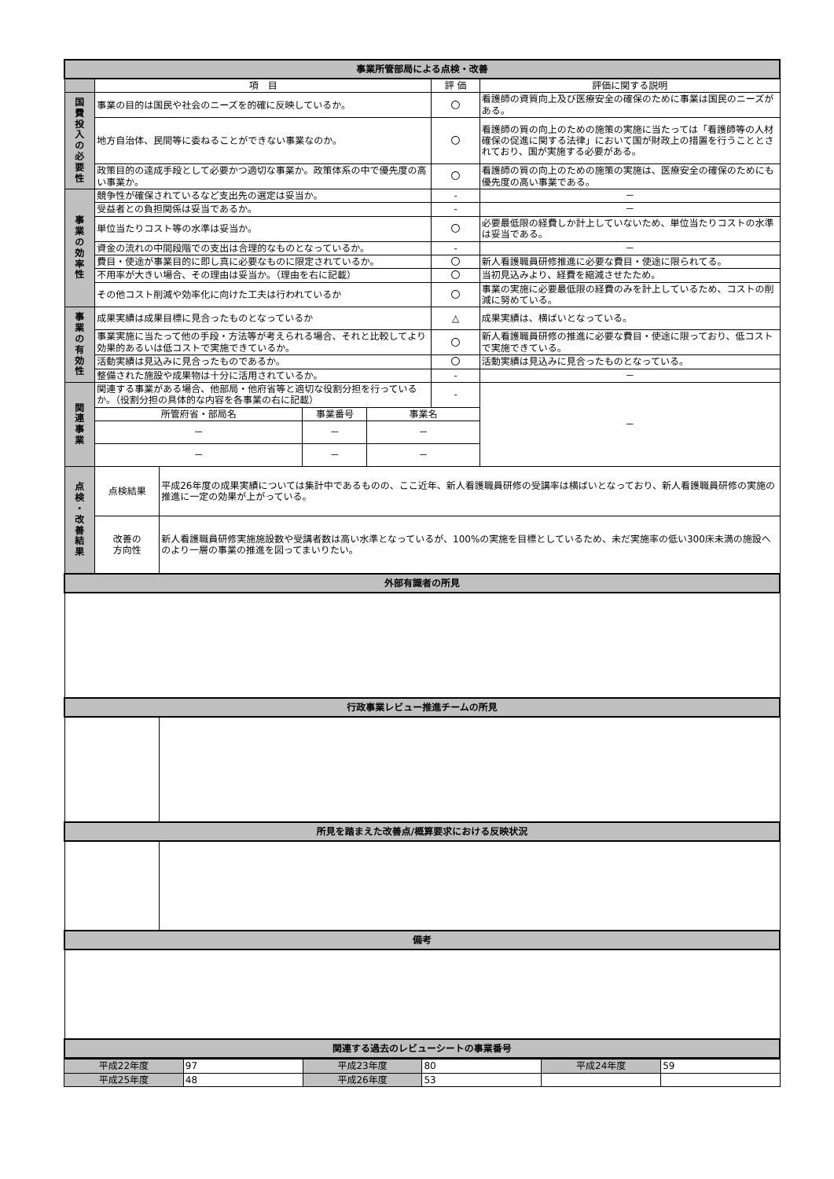| 事業所管部局による点検・改善 | | | | | | |
| | 項 目 | | | | 評 価 | 評価に関する説明 |
| 国 費 投 入 の 必 要 性 | 事業の目的は国民や社会のニーズを的確に反映しているか。 | | | | 〇 | 看護師の資質向上及び医療安全の確保のために事業は国民のニーズがある。 |
| | 地方自治体、民間等に委ねることができない事業なのか。 | | | | 〇 | 看護師の質の向上のための施策の実施に当たっては「看護師等の人材確保の促進に関する法律」において国が財政上の措置を行うこととされており、国が実施する必要がある。 |
| | 政策目的の達成手段として必要かつ適切な事業か。政策体系の中で優先度の高い事業か。 | | | | 〇 | 看護師の質の向上のための施策の実施は、医療安全の確保のためにも優先度の高い事業である。 |
| 事 業 の 効 率 性 | 競争性が確保されているなど支出先の選定は妥当か。 | | | | - | － |
| | 受益者との負担関係は妥当であるか。 | | | | - | － |
| | 単位当たりコスト等の水準は妥当か。 | | | | 〇 | 必要最低限の経費しか計上していないため、単位当たりコストの水準は妥当である。 |
| | 資金の流れの中間段階での支出は合理的なものとなっているか。 | | | | - | － |
| | 費目・使途が事業目的に即し真に必要なものに限定されているか。 | | | | 〇 | 新人看護職員研修推進に必要な費目・使途に限られてる。 |
| | 不用率が大きい場合、その理由は妥当か。（理由を右に記載） | | | | 〇 | 当初見込みより、経費を縮減させたため。 |
| | その他コスト削減や効率化に向けた工夫は行われているか | | | | 〇 | 事業の実施に必要最低限の経費のみを計上しているため、コストの削減に努めている。 |
| 事 業 の 有 効 性 | 成果実績は成果目標に見合ったものとなっているか | | | | △ | 成果実績は、横ばいとなっている。 |
| | 事業実施に当たって他の手段・方法等が考えられる場合、それと比較してより効果的あるいは低コストで実施できているか。 | | | | 〇 | 新人看護職員研修の推進に必要な費目・使途に限っており、低コストで実施できている。 |
| | 活動実績は見込みに見合ったものであるか。 | | | | 〇 | 活動実績は見込みに見合ったものとなっている。 |
| | 整備された施設や成果物は十分に活用されているか。 | | | | - | － |
| 関 連 事 業 | 関連する事業がある場合、他部局・他府省等と適切な役割分担を行っているか。（役割分担の具体的な内容を各事業の右に記載） | | | | - | － |
| | 所管府省・部局名 | | 事業番号 | 事業名 | | |
| | － | | － | － | | |
| | － | | － | － | | |
| 点 検 ・ 改 善 結 果 | 点検結果 | 平成26年度の成果実績については集計中であるものの、ここ近年、新人看護職員研修の受講率は横ばいとなっており、新人看護職員研修の実施の推進に一定の効果が上がっている。 | | | | |
| | 改善の 方向性 | 新人看護職員研修実施施設数や受講者数は高い水準となっているが、100%の実施を目標としているため、未だ実施率の低い300床未満の施設へのより一層の事業の推進を図ってまいりたい。 | | | | |
| 外部有識者の所見 | | | | | | |
| 行政事業レビュー推進チームの所見 | | | | | | |
| 所見を踏まえた改善点/概算要求における反映状況 | | | | | | |
| 備考 | | | | | | |
| 関連する過去のレビューシートの事業番号 | | | | | | |
| 平成22年度 | 97 | 平成23年度 | 80 | 平成24年度 | 59 |
| 平成25年度 | 48 | 平成26年度 | 53 | | |